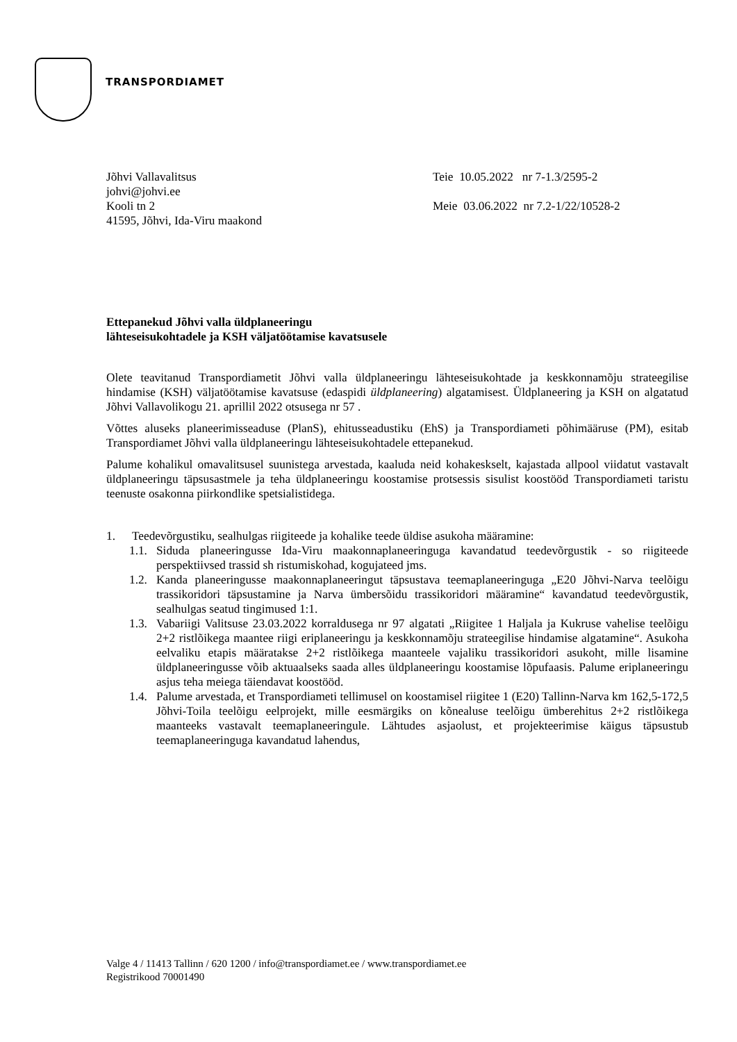TRANSPORDIAMET
Jõhvi Vallavalitsus
johvi@johvi.ee
Kooli tn 2
41595, Jõhvi, Ida-Viru maakond
Teie 10.05.2022 nr 7-1.3/2595-2
Meie 03.06.2022 nr 7.2-1/22/10528-2
Ettepanekud Jõhvi valla üldplaneeringu lähteseisukohtadele ja KSH väljatöötamise kavatsusele
Olete teavitanud Transpordiametit Jõhvi valla üldplaneeringu lähteseisukohtade ja keskkonnamõju strateegilise hindamise (KSH) väljatöötamise kavatsuse (edaspidi üldplaneering) algatamisest. Üldplaneering ja KSH on algatatud Jõhvi Vallavolikogu 21. aprillil 2022 otsusega nr 57 .
Võttes aluseks planeerimisseaduse (PlanS), ehitusseadustiku (EhS) ja Transpordiameti põhimääruse (PM), esitab Transpordiamet Jõhvi valla üldplaneeringu lähteseisukohtadele ettepanekud.
Palume kohalikul omavalitsusel suunistega arvestada, kaaluda neid kohakeskselt, kajastada allpool viidatut vastavalt üldplaneeringu täpsusastmele ja teha üldplaneeringu koostamise protsessis sisulist koostööd Transpordiameti taristu teenuste osakonna piirkondlike spetsialistidega.
1. Teedevõrgustiku, sealhulgas riigiteede ja kohalike teede üldise asukoha määramine:
1.1. Siduda planeeringusse Ida-Viru maakonnaplaneeringuga kavandatud teedevõrgustik - so riigiteede perspektiivsed trassid sh ristumiskohad, kogujateed jms.
1.2. Kanda planeeringusse maakonnaplaneeringut täpsustava teemaplaneeringuga „E20 Jõhvi-Narva teelõigu trassikoridori täpsustamine ja Narva ümbersõidu trassikoridori määramine“ kavandatud teedevõrgustik, sealhulgas seatud tingimused 1:1.
1.3. Vabariigi Valitsuse 23.03.2022 korraldusega nr 97 algatati „Riigitee 1 Haljala ja Kukruse vahelise teelõigu 2+2 ristlõikega maantee riigi eriplaneeringu ja keskkonnamõju strateegilise hindamise algatamine“. Asukoha eelvaliku etapis määratakse 2+2 ristlõikega maanteele vajaliku trassikoridori asukoht, mille lisamine üldplaneeringusse võib aktuaalseks saada alles üldplaneeringu koostamise lõpufaasis. Palume eriplaneeringu asjus teha meiega täiendavat koostööd.
1.4. Palume arvestada, et Transpordiameti tellimusel on koostamisel riigitee 1 (E20) Tallinn-Narva km 162,5-172,5 Jõhvi-Toila teelõigu eelprojekt, mille eesmärgiks on kõnealuse teelõigu ümberehitus 2+2 ristlõikega maanteeks vastavalt teemaplaneeringule. Lähtudes asjaolust, et projekteerimise käigus täpsustub teemaplaneeringuga kavandatud lahendus,
Valge 4 / 11413 Tallinn / 620 1200 / info@transpordiamet.ee / www.transpordiamet.ee
Registrikood 70001490